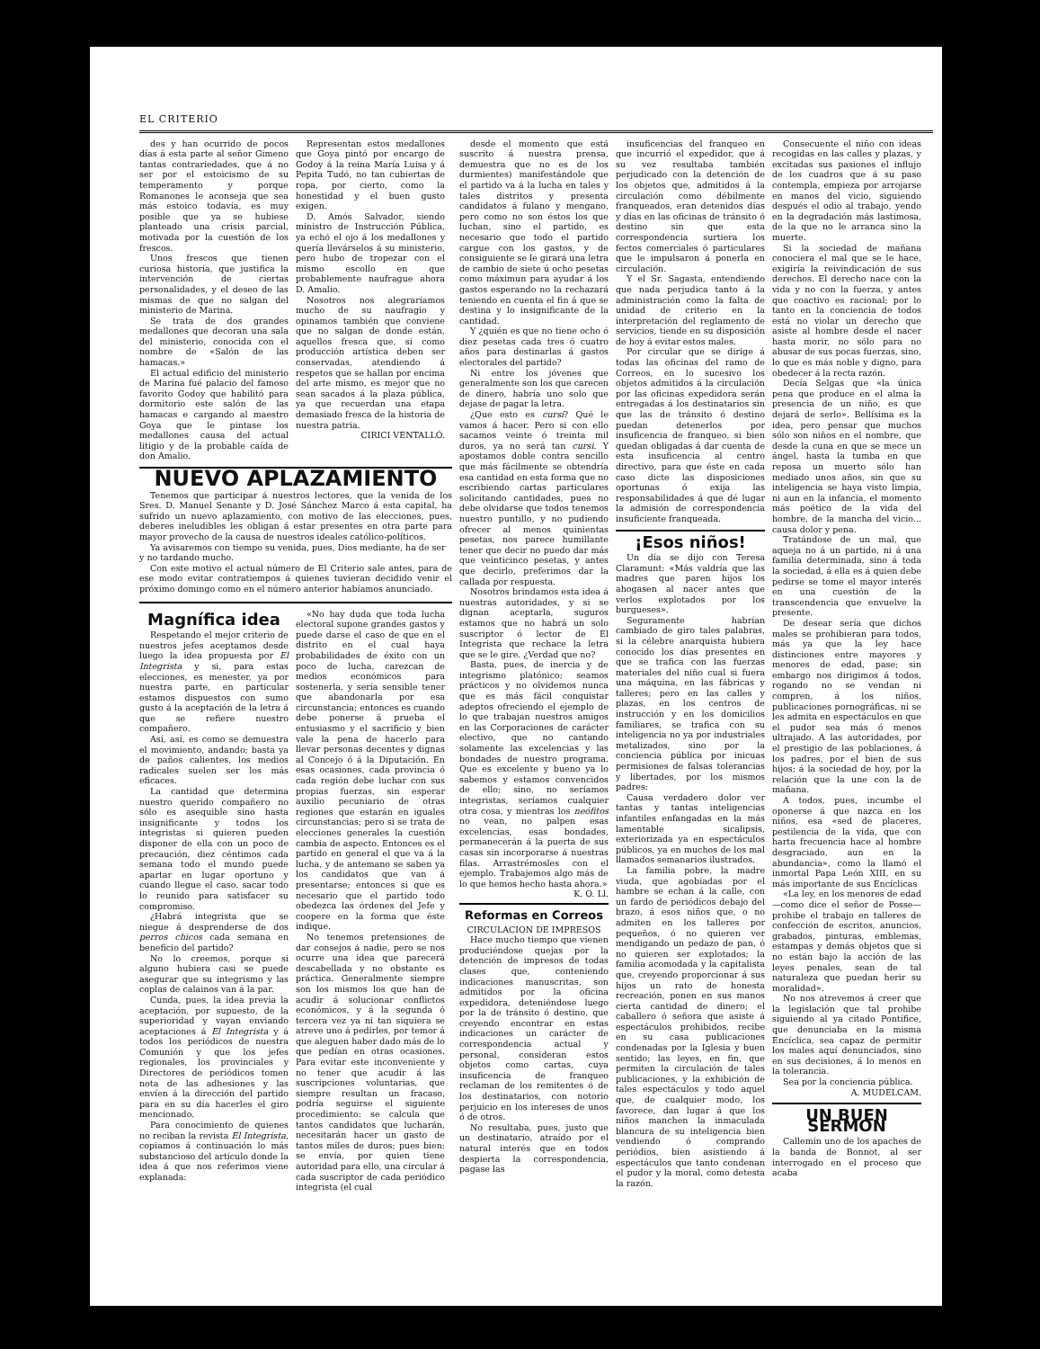EL CRITERIO
des y han ocurrido de pocos días á esta parte al señor Gimeno tantas contrariedades, que á no ser por el estoicismo de su temperamento y porque Romanones le aconseja que sea más estoico todavía, es muy posible que ya se hubiese planteado una crisis parcial, motivada por la cuestión de los frescos.
Unos frescos que tienen curiosa historia, que justifica la intervención de ciertas personalidades, y el deseo de las mismas de que no salgan del ministerio de Marina.
Se trata de dos grandes medallones que decoran una sala del ministerio, conocida con el nombre de «Salón de las hamacas.»
El actual edificio del ministerio de Marina fué palacio del famoso favorito Godoy que habilitó para dormitorio este salón de las hamacas e cargando al maestro Goya que le pintase los medallones causa del actual litigio y de la probable caída de don Amalio.
Representan estos medallones que Goya pintó por encargo de Godoy á la reina María Luisa y á Pepita Tudó, no tan cubiertas de ropa, por cierto, como la honestidad y el buen gusto exigen.
D. Amós Salvador, siendo ministro de Instrucción Pública, ya echó el ojo á los medallones y quería llevárselos á su ministerio, pero hubo de tropezar con el mismo escollo en que probablemente naufrague ahora D. Amalio.
Nosotros nos alegraríamos mucho de su naufragio y opinamos también que conviene que no salgan de donde están, aquellos fresca que, si como producción artística deben ser conservadas, atendiendo á respetos que se hallan por encima del arte mismo, es mejor que no sean sacados á la plaza pública, ya que recuerdan una etapa demasiado fresca de la historia de nuestra patria.
CIRICI VENTALLÓ.
NUEVO APLAZAMIENTO
Tenemos que participar á nuestros lectores, que la venida de los Sres. D. Manuel Senante y D. José Sánchez Marco á esta capital, ha sufrido un nuevo aplazamiento, con motivo de las elecciones, pues, deberes ineludibles les obligan á estar presentes en otra parte para mayor provecho de la causa de nuestros ideales católico-políticos.
Ya avisaremos con tiempo su venida, pues, Dios mediante, ha de ser y no tardando mucho.
Con este motivo el actual número de El Criterio sale antes, para de ese modo evitar contratiempos á quienes tuvieran decidido venir el próximo domingo como en el número anterior habíamos anunciado.
Magnífica idea
Respetando el mejor criterio de nuestros jefes aceptamos desde luego la idea propuesta por El Integrista y si, para estas elecciones, es menester, ya por nuestra parte, en particular estamos dispuestos con sumo gusto á la aceptación de la letra á que se refiere nuestro compañero.
Así, así, es como se demuestra el movimiento, andando; basta ya de paños calientes, los medios radicales suelen ser los más eficaces.
La cantidad que determina nuestro querido compañero no sólo es asequible sino hasta insignificante y todos los integristas si quieren pueden disponer de ella con un poco de precaución, diez céntimos cada semana todo el mundo puede apartar en lugar oportuno y cuando llegue el caso. sacar todo lo reunido para satisfacer su compromiso.
¿Habrá integrista que se niegue á desprenderse de dos perros chicos cada semana en beneficio del partido?
No lo creemos, porque si alguno hubiera casi se puede asegurar que su integrismo y las coplas de calainos van á la par.
Cunda, pues, la idea previa la aceptación, por supuesto, de la superioridad y vayan enviando aceptaciones á El Integrista y á todos los periódicos de nuestra Comunión y que los jefes regionales, los provinciales y Directores de periódicos tomen nota de las adhesiones y las envíen á la dirección del partido para en su día hacerles el giro mencionado.
Para conocimiento de quienes no reciban la revista El Integrista, copiamos á continuación lo más substancioso del artículo donde la idea á que nos referimos viene explanada:
«No hay duda que toda lucha electoral supone grandes gastos y puede darse el caso de que en el distrito en el cual haya probabilidades de éxito con un poco de lucha, carezcan de medios económicos para sostenerla, y sería sensible tener que abandonarla por esa circunstancia; entonces es cuando debe ponerse á prueba el entusiasmo y el sacrificio y bien vale la pena de hacerlo para llevar personas decentes y dignas al Concejo ó á la Diputación. En esas ocasiones, cada provincia ó cada región debe luchar con sus propias fuerzas, sin esperar auxilio pecuniario de otras regiones que estarán en iguales circunstancias; pero si se trata de elecciones generales la cuestión cambia de aspecto. Entonces es el partido en general el que va á la lucha, y de antemano se saben ya los candidatos que van á presentarse; entonces si que es necesario que el partido todo obedezca las órdenes del Jefe y coopere en la forma que éste indique.
No tenemos pretensiones de dar consejos á nadie, pero se nos ocurre una idea que parecerá descabellada y no obstante es práctica. Generalmente siempre son los mismos los que han de acudir á solucionar conflictos económicos, y á la segunda ó tercera vez ya ni tan siquiera se atreve uno á pedírles, por temor á que aleguen haber dado más de lo que pedían en otras ocasiones. Para evitar este inconveniente y no tener que acudir á las suscripciones voluntarias, que siempre resultan un fracaso, podría seguirse el siguiente procedimiento: se calcula que tantos candidatos que lucharán, necesitarán hacer un gasto de tantos miles de duros; pues bien: se envía, por quien tiene autoridad para ello, una circular á cada suscriptor de cada periódico integrista (el cual
desde el momento que está suscrito á nuestra prensa, demuestra que no es de los durmientes) manifestándole que el partido va á la lucha en tales y tales distritos y presenta candidatos á fulano y mengano, pero como no son éstos los que luchan, sino el partido, es necesario que todo el partido cargue con los gastos, y de consiguiente se le girará una letra de cambio de siete ú ocho pesetas como máximun para ayudar á los gastos esperando no la rechazará teniendo en cuenta el fin á que se destina y lo insignificante de la cantidad.
Y ¿quién es que no tiene ocho ó diez pesetas cada tres ó cuatro años para destinarlas á gastos electorales del partido?
Ni entre los jóvenes que generalmente son los que carecen de dinero, habría uno solo que dejase de pagar la letra.
¿Que esto es cursi? Qué le vamos á hacer. Pero si con ello sacamos veinte ó treinta mil duros, ya no será tan cursi. Y apostamos doble contra sencillo que más fácilmente se obtendría esa cantidad en esta forma que no escribiendo cartas particulares solicitando cantidades, pues no debe olvidarse que todos tenemos nuestro puntillo, y no pudiendo ofrecer al menos quinientas pesetas, nos parece humillante tener que decir no puedo dar más que veinticinco pesetas, y antes que decirlo, preferimos dar la callada por respuesta.
Nosotros brindamos esta idea á nuestras autoridades, y si se dignan aceptarla, suguros estamos que no habrá un solo suscriptor ó lector de El Integrista que rechace la letra que se le gire. ¿Verdad que no?
Basta, pues, de inercia y de integrismo platónico; seamos prácticos y no olvidemos nunca que es más fácil conquistar adeptos ofreciendo el ejemplo de lo que trabajan nuestros amigos en las Corporaciones de carácter electivo, que no cantando solamente las excelencias y las bondades de nuestro programa. Que es excelente y bueno ya lo sabemos y estamos convencidos de ello; sino, no seríamos integristas, seríamos cualquier otra cosa, y mientras los neófitos no vean, no palpen esas excelencias, esas bondades, permanecerán á la puerta de sus casas sin incorporarse á nuestras filas. Arrastrémosles con el ejemplo. Trabajemos algo más de lo que hemos hecho hasta ahora.»
K. O. Ll.
Reformas en Correos
CIRCULACION DE IMPRESOS
Hace mucho tiempo que vienen produciéndose quejas por la detención de impresos de todas clases que, conteniendo indicaciones manuscritas, son admitidos por la oficina expedidora, deteniéndose luego por la de tránsito ó destino, que creyendo encontrar en estas indicaciones un carácter de correspondencia actual y personal, consideran estos objetos como cartas, cuya insuficencia de franqueo reclaman de los remitentes ó de los destinatarios, con notorio perjuicio en los intereses de unos ó de otros.
No resultaba, pues, justo que un destinatario, atraído por el natural interés que en todos despierta la correspondencia, pagase las
insuficencias del franqueo en que incurrió el expedidor, que á su vez resultaba también perjudicado con la detención de los objetos que, admitidos á la circulación como débilmente franqueados, eran detenidos días y días en las oficinas de tránsito ó destino sin que esta correspondencia surtiera los fectos comerciales ó particulares que le impulsaron á ponerla en circulación.
Y el Sr. Sagasta, entendiendo que nada perjudica tanto á la administración como la falta de unidad de criterio en la interpretación del reglamento de servicios, tiende en su disposición de hoy á evitar estos males.
Por circular que se dirige á todas las oficinas del ramo de Correos, en lo sucesivo los objetos admitidos á la circulación por las oficinas expedidora serán entregadas á los destinatarios sin que las de tránsito ó destino puedan detenerlos por insuficencia de franqueo, si bien quedan obligadas á dar cuenta de esta insuficencia al centro directivo, para que éste en cada caso dicte las disposiciones oportunas ó exija las responsabilidades á que dé lugar la admisión de correspondencia insuficiente franqueada.
¡Esos niños!
Un día se dijo con Teresa Claramunt: «Más valdría que las madres que paren hijos los ahogasen al nacer antes que verlos explotados por los burgueses».
Seguramente habrían cambiado de giro tales palabras, si la célebre anarquista hubiera conocido los días presentes en que se trafica con las fuerzas materiales del niño cual si fuera una máquina, en las fábricas y talleres; pero en las calles y plazas, en los centros de instrucción y en los domicilios familiares, se trafica con su inteligencia no ya por industriales metalizados, sino por la conciencia pública por inicuas permisiones de falsas tolerancias y libertades, por los mismos padres:
Causa verdadero dolor ver tantas y tantas inteligencias infantiles enfangadas en la más lamentable sicalipsis, exteriorizada ya en espectáculos públicos, ya en muchos de los mal llamados semanarios ilustrados.
La familia pobre, la madre viuda, que agobiadas por el hambre se echan á la calle, con un fardo de periódicos debajo del brazo, á esos niños que, o no admiten en los talleres por pequeños, ó no quieren ver mendigando un pedazo de pan, ó no quieren ser explotados; la familia acomodada y la capitalista que, creyendo proporcionar á sus hijos un rato de honesta recreación, ponen en sus manos cierta cantidad de dinero; el caballero ó señora que asiste á espectáculos prohibidos, recibe en su casa publicaciones condenadas por la Iglesia y buen sentido; las leyes, en fin, que permiten la circulación de tales publicaciones, y la exhibición de tales espectáculos y todo aquel que, de cualquier modo, los favorece, dan lugar á que los niños manchen la inmaculada blancura de su inteligencia bien vendiendo ó comprando periódios, bien asistiendo á espectáculos que tanto condenan el pudor y la moral, como detesta la razón.
Consecuente el niño con ideas recogidas en las calles y plazas, y excitadas sus pasiones el influjo de los cuadros que á su paso contempla, empieza por arrojarse en manos del vicio, siguiendo después el odio al trabajo, yendo en la degradación más lastimosa, de la que no le arranca sino la muerte.
Si la sociedad de mañana conociera el mal que se le hace, exigiría la reivindicación de sus derechos. El derecho nace con la vida y no con la fuerza, y antes que coactivo es racional; por lo tanto en la conciencia de todos está no violar un derecho que asiste al hombre desde el nacer hasta morir, no sólo para no abusar de sus pocas fuerzas, sino, lo que es más noble y digno, para obedecer á la recta razón.
Decía Selgas que «la única pena que produce en el alma la presencia de un niño, es que dejará de serlo». Bellísima es la idea, pero pensar que muchos sólo son niños en el nombre, que desde la cuna en que se mece un ángel, hasta la tumba en que reposa un muerto sólo han mediado unos años, sin que su inteligencia se haya visto limpia, ni aun en la infancia, el momento más poético de la vida del hombre, de la mancha del vicio... causa dolor y pena.
Tratándose de un mal, que aqueja no á un partido, ni á una familia determinada, sino á toda la sociedad, á ella es á quien debe pedirse se tome el mayor interés en una cuestión de la transcendencia que envuelve la presente.
De desear sería que dichos males se prohibieran para todos, más ya que la ley hace distinciones entre mayores y menores de edad, pase; sin embargo nos dirigimos á todos, rogando no se vendan ni compren, á los niños, publicaciones pornográficas, ni se les admita en espectáculos en que el pudor sea más ó menos ultrajado. A las autoridades, por el prestigio de las poblaciones, á los padres, por el bien de sus hijos; á la sociedad de hoy, por la relación que la une con la de mañana.
A todos, pues, incumbe el oponerse á que nazca en los niños, esa «sed de placeres, pestilencia de la vida, que con harta frecuencia hace al hombre desgraciado, aun en la abundancia», como la llamó el inmortal Papa León XIII, en su más importante de sus Encíclicas
«La ley, en los menores de edad —como dice el señor de Posse— prohibe el trabajo en talleres de confección de escritos, anuncios, grabados, pinturas, emblemas, estampas y demás objetos que si no están bajo la acción de las leyes penales, sean de tal naturaleza que puedan herir su moralidad».
No nos atrevemos á creer que la legislación que tal prohibe siguiendo al ya citado Pontífice, que denunciaba en la misma Encíclica, sea capaz de permitir los males aquí denunciados, sino en sus decisiones, á lo menos en la tolerancia.
Sea por la conciencia pública.
A. MUDELCAM.
UN BUEN SERMON
Callemín uno de los apaches de la banda de Bonnot, al ser interrogado en el proceso que acaba